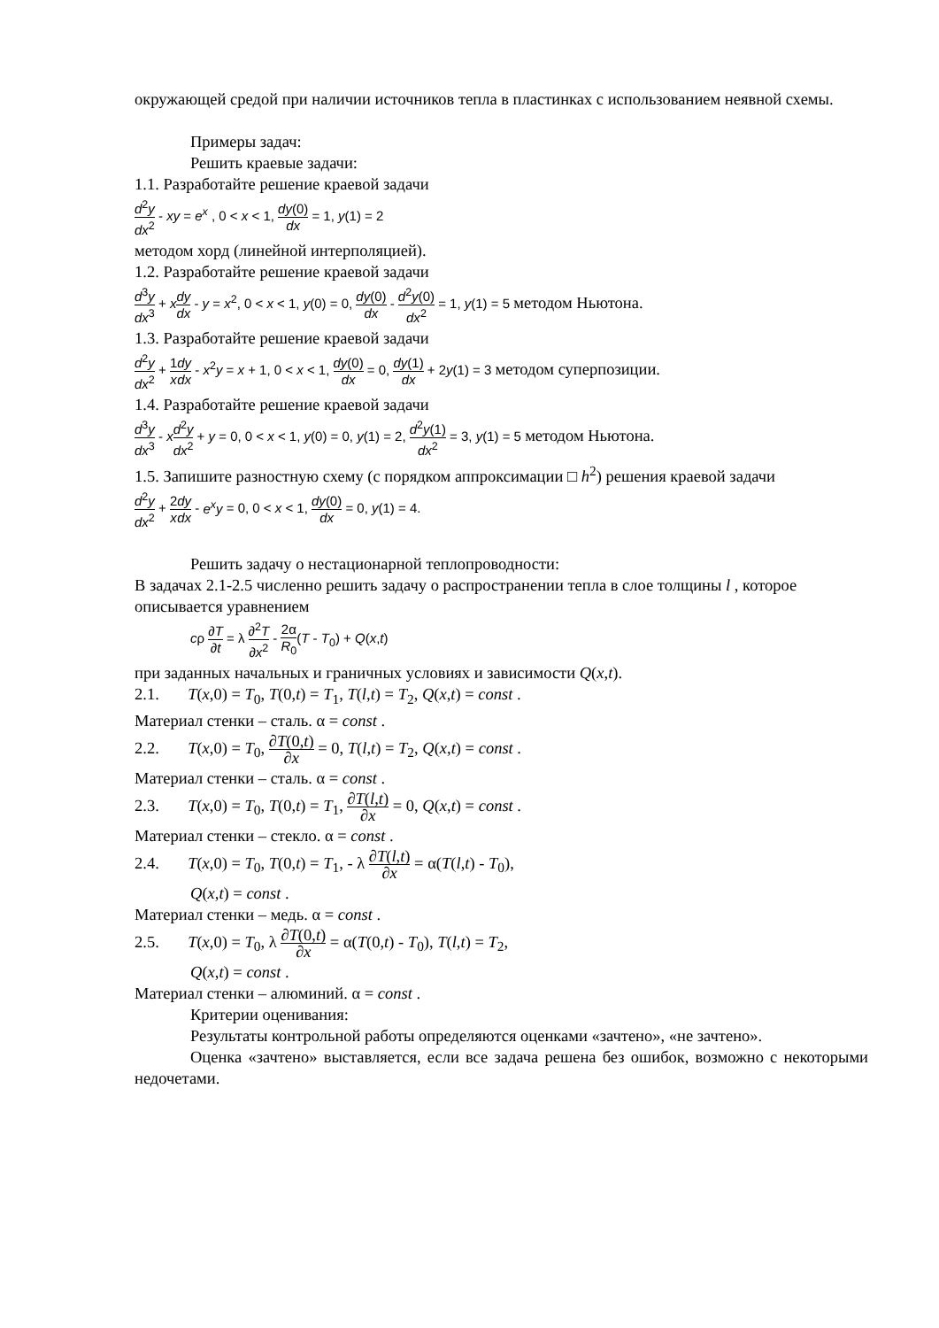окружающей средой при наличии источников тепла в пластинках с использованием неявной схемы.
Примеры задач:
Решить краевые задачи:
1.1. Разработайте решение краевой задачи
d<sup>2</sup>y dx<sup>2</sup> - xy = e<sup>x</sup> , 0 < x < 1, dy(0) dx = 1, y(1) = 2
методом хорд (линейной интерполяцией).
1.2. Разработайте решение краевой задачи
d<sup>3</sup>y dx<sup>3</sup> + xdy dx - y = x<sup>2</sup>, 0 < x < 1, y(0) = 0, dy(0) dx - d<sup>2</sup>y(0) dx<sup>2</sup> = 1, y(1) = 5 методом Ньютона.
1.3. Разработайте решение краевой задачи
d<sup>2</sup>y dx<sup>2</sup> + 1 x dy dx - x<sup>2</sup>y = x + 1, 0 < x < 1, dy(0) dx = 0, dy(1) dx + 2y(1) = 3 методом суперпозиции.
1.4. Разработайте решение краевой задачи
d<sup>3</sup>y dx<sup>3</sup> - xd<sup>2</sup>y dx<sup>2</sup> + y = 0, 0 < x < 1, y(0) = 0, y(1) = 2, d<sup>2</sup>y(1) dx<sup>2</sup> = 3, y(1) = 5 методом Ньютона.
1.5. Запишите разностную схему (с порядком аппроксимации □ h<sup>2</sup>) решения краевой задачи
d<sup>2</sup>y dx<sup>2</sup> + 2 x dy dx - e<sup>x</sup>y = 0, 0 < x < 1, dy(0) dx = 0, y(1) = 4.
Решить задачу о нестационарной теплопроводности:
В задачах 2.1-2.5 численно решить задачу о распространении тепла в слое толщины l , которое описывается уравнением
cρ ∂T ∂t = λ ∂<sup>2</sup>T ∂x<sup>2</sup> - 2α R<sub>0</sub>(T - T<sub>0</sub>) + Q(x,t)
при заданных начальных и граничных условиях и зависимости Q(x,t).
2.1. T(x,0) = T<sub>0</sub>, T(0,t) = T<sub>1</sub>, T(l,t) = T<sub>2</sub>, Q(x,t) = const .
Материал стенки – сталь. α = const .
2.2. T(x,0) = T<sub>0</sub>, ∂T(0,t) ∂x = 0, T(l,t) = T<sub>2</sub>, Q(x,t) = const .
Материал стенки – сталь. α = const .
2.3. T(x,0) = T<sub>0</sub>, T(0,t) = T<sub>1</sub>, ∂T(l,t) ∂x = 0, Q(x,t) = const .
Материал стенки – стекло. α = const .
2.4. T(x,0) = T<sub>0</sub>, T(0,t) = T<sub>1</sub>, - λ ∂T(l,t) ∂x = α(T(l,t) - T<sub>0</sub>),
Q(x,t) = const .
Материал стенки – медь. α = const .
2.5. T(x,0) = T<sub>0</sub>, λ ∂T(0,t) ∂x = α(T(0,t) - T<sub>0</sub>), T(l,t) = T<sub>2</sub>,
Q(x,t) = const .
Материал стенки – алюминий. α = const .
Критерии оценивания:
Результаты контрольной работы определяются оценками «зачтено», «не зачтено».
Оценка «зачтено» выставляется, если все задача решена без ошибок, возможно с некоторыми недочетами.